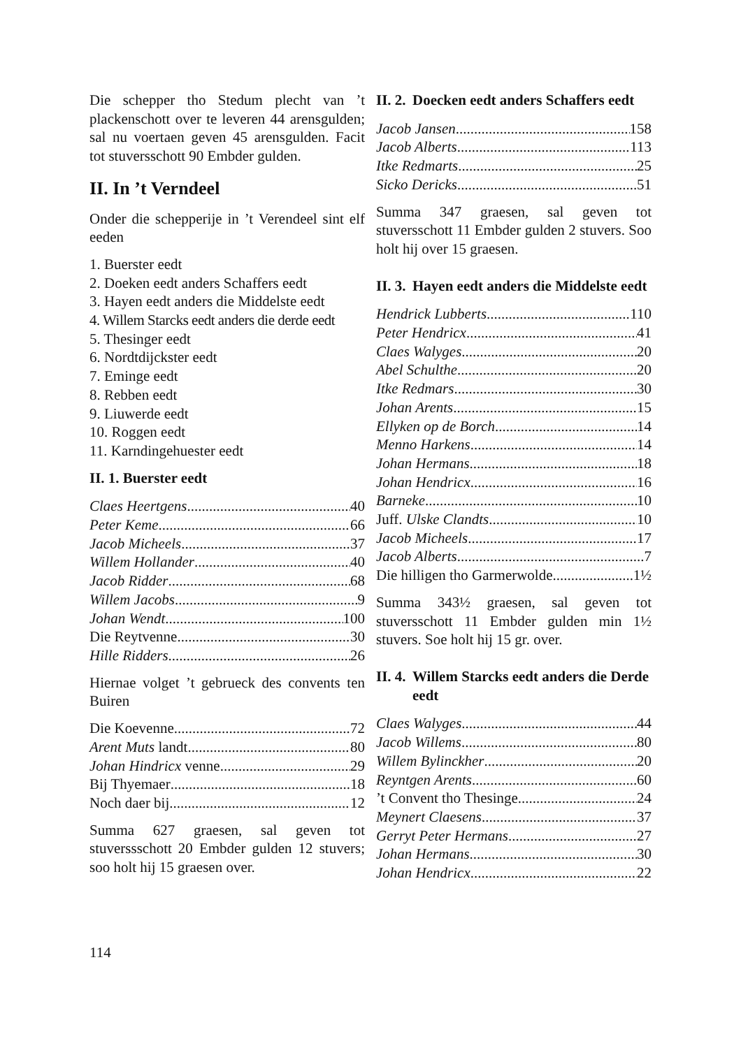Die schepper tho Stedum plecht van ’t plackenschott over te leveren 44 arensgulden; sal nu voertaen geven 45 arensgulden. Facit tot stuversschott 90 Embder gulden.
II. In ’t Verndeel
Onder die schepperije in ’t Verendeel sint elf eeden
1. Buerster eedt
2. Doeken eedt anders Schaffers eedt
3. Hayen eedt anders die Middelste eedt
4. Willem Starcks eedt anders die derde eedt
5. Thesinger eedt
6. Nordtdijckster eedt
7. Eminge eedt
8. Rebben eedt
9. Liuwerde eedt
10. Roggen eedt
11. Karndingehuester eedt
II. 1. Buerster eedt
Claes Heertgens 40
Peter Keme 66
Jacob Micheels 37
Willem Hollander 40
Jacob Ridder 68
Willem Jacobs 9
Johan Wendt 100
Die Reytvenne 30
Hille Ridders 26
Hiernae volget ’t gebrueck des convents ten Buiren
Die Koevenne 72
Arent Muts landt 80
Johan Hindricx venne 29
Bij Thyemaer 18
Noch daer bij 12
Summa 627 graesen, sal geven tot stuverssschott 20 Embder gulden 12 stuvers; soo holt hij 15 graesen over.
II. 2. Doecken eedt anders Schaffers eedt
Jacob Jansen 158
Jacob Alberts 113
Itke Redmarts 25
Sicko Dericks 51
Summa 347 graesen, sal geven tot stuversschott 11 Embder gulden 2 stuvers. Soo holt hij over 15 graesen.
II. 3. Hayen eedt anders die Middelste eedt
Hendrick Lubberts 110
Peter Hendricx 41
Claes Walyges 20
Abel Schulthe 20
Itke Redmars 30
Johan Arents 15
Ellyken op de Borch 14
Menno Harkens 14
Johan Hermans 18
Johan Hendricx 16
Barneke 10
Juff. Ulske Clandts 10
Jacob Micheels 17
Jacob Alberts 7
Die hilligen tho Garmerwolde 1½
Summa 343½ graesen, sal geven tot stuversschott 11 Embder gulden min 1½ stuvers. Soe holt hij 15 gr. over.
II. 4. Willem Starcks eedt anders die Derde eedt
Claes Walyges 44
Jacob Willems 80
Willem Bylinckher 20
Reyntgen Arents 60
’t Convent tho Thesinge 24
Meynert Claesens 37
Gerryt Peter Hermans 27
Johan Hermans 30
Johan Hendricx 22
114